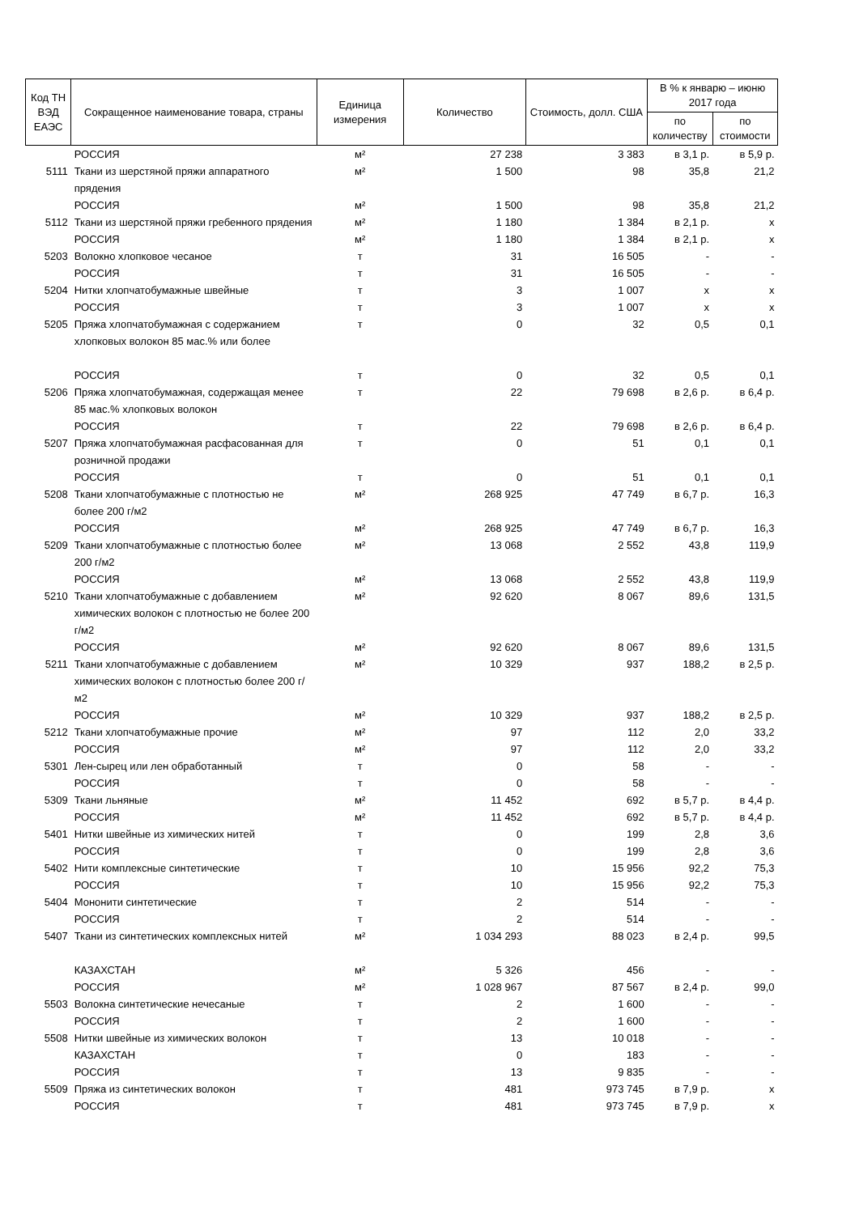| Код ТН ВЭД ЕАЭС | Сокращенное наименование товара, страны | Единица измерения | Количество | Стоимость, долл. США | В % к январю – июню 2017 года | |
| --- | --- | --- | --- | --- | --- | --- |
| | | | | | по количеству | по стоимости |
| | РОССИЯ | м² | 27 238 | 3 383 | в 3,1 р. | в 5,9 р. |
| 5111 | Ткани из шерстяной пряжи аппаратного прядения | м² | 1 500 | 98 | 35,8 | 21,2 |
| | РОССИЯ | м² | 1 500 | 98 | 35,8 | 21,2 |
| 5112 | Ткани из шерстяной пряжи гребенного прядения | м² | 1 180 | 1 384 | в 2,1 р. | х |
| | РОССИЯ | м² | 1 180 | 1 384 | в 2,1 р. | х |
| 5203 | Волокно хлопковое чесаное | т | 31 | 16 505 | - | - |
| | РОССИЯ | т | 31 | 16 505 | - | - |
| 5204 | Нитки хлопчатобумажные швейные | т | 3 | 1 007 | х | х |
| | РОССИЯ | т | 3 | 1 007 | х | х |
| 5205 | Пряжа хлопчатобумажная с содержанием хлопковых волокон 85 мас.% или более | т | 0 | 32 | 0,5 | 0,1 |
| | РОССИЯ | т | 0 | 32 | 0,5 | 0,1 |
| 5206 | Пряжа хлопчатобумажная, содержащая менее 85 мас.% хлопковых волокон | т | 22 | 79 698 | в 2,6 р. | в 6,4 р. |
| | РОССИЯ | т | 22 | 79 698 | в 2,6 р. | в 6,4 р. |
| 5207 | Пряжа хлопчатобумажная расфасованная для розничной продажи | т | 0 | 51 | 0,1 | 0,1 |
| | РОССИЯ | т | 0 | 51 | 0,1 | 0,1 |
| 5208 | Ткани хлопчатобумажные с плотностью не более 200 г/м2 | м² | 268 925 | 47 749 | в 6,7 р. | 16,3 |
| | РОССИЯ | м² | 268 925 | 47 749 | в 6,7 р. | 16,3 |
| 5209 | Ткани хлопчатобумажные с плотностью более 200 г/м2 | м² | 13 068 | 2 552 | 43,8 | 119,9 |
| | РОССИЯ | м² | 13 068 | 2 552 | 43,8 | 119,9 |
| 5210 | Ткани хлопчатобумажные с добавлением химических волокон с плотностью не более 200 г/м2 | м² | 92 620 | 8 067 | 89,6 | 131,5 |
| | РОССИЯ | м² | 92 620 | 8 067 | 89,6 | 131,5 |
| 5211 | Ткани хлопчатобумажные с добавлением химических волокон с плотностью более 200 г/м2 | м² | 10 329 | 937 | 188,2 | в 2,5 р. |
| | РОССИЯ | м² | 10 329 | 937 | 188,2 | в 2,5 р. |
| 5212 | Ткани хлопчатобумажные прочие | м² | 97 | 112 | 2,0 | 33,2 |
| | РОССИЯ | м² | 97 | 112 | 2,0 | 33,2 |
| 5301 | Лен-сырец или лен обработанный | т | 0 | 58 | - | - |
| | РОССИЯ | т | 0 | 58 | - | - |
| 5309 | Ткани льняные | м² | 11 452 | 692 | в 5,7 р. | в 4,4 р. |
| | РОССИЯ | м² | 11 452 | 692 | в 5,7 р. | в 4,4 р. |
| 5401 | Нитки швейные из химических нитей | т | 0 | 199 | 2,8 | 3,6 |
| | РОССИЯ | т | 0 | 199 | 2,8 | 3,6 |
| 5402 | Нити комплексные синтетические | т | 10 | 15 956 | 92,2 | 75,3 |
| | РОССИЯ | т | 10 | 15 956 | 92,2 | 75,3 |
| 5404 | Мононити синтетические | т | 2 | 514 | - | - |
| | РОССИЯ | т | 2 | 514 | - | - |
| 5407 | Ткани из синтетических комплексных нитей | м² | 1 034 293 | 88 023 | в 2,4 р. | 99,5 |
| | КАЗАХСТАН | м² | 5 326 | 456 | - | - |
| | РОССИЯ | м² | 1 028 967 | 87 567 | в 2,4 р. | 99,0 |
| 5503 | Волокна синтетические нечесаные | т | 2 | 1 600 | - | - |
| | РОССИЯ | т | 2 | 1 600 | - | - |
| 5508 | Нитки швейные из химических волокон | т | 13 | 10 018 | - | - |
| | КАЗАХСТАН | т | 0 | 183 | - | - |
| | РОССИЯ | т | 13 | 9 835 | - | - |
| 5509 | Пряжа из синтетических волокон | т | 481 | 973 745 | в 7,9 р. | х |
| | РОССИЯ | т | 481 | 973 745 | в 7,9 р. | х |